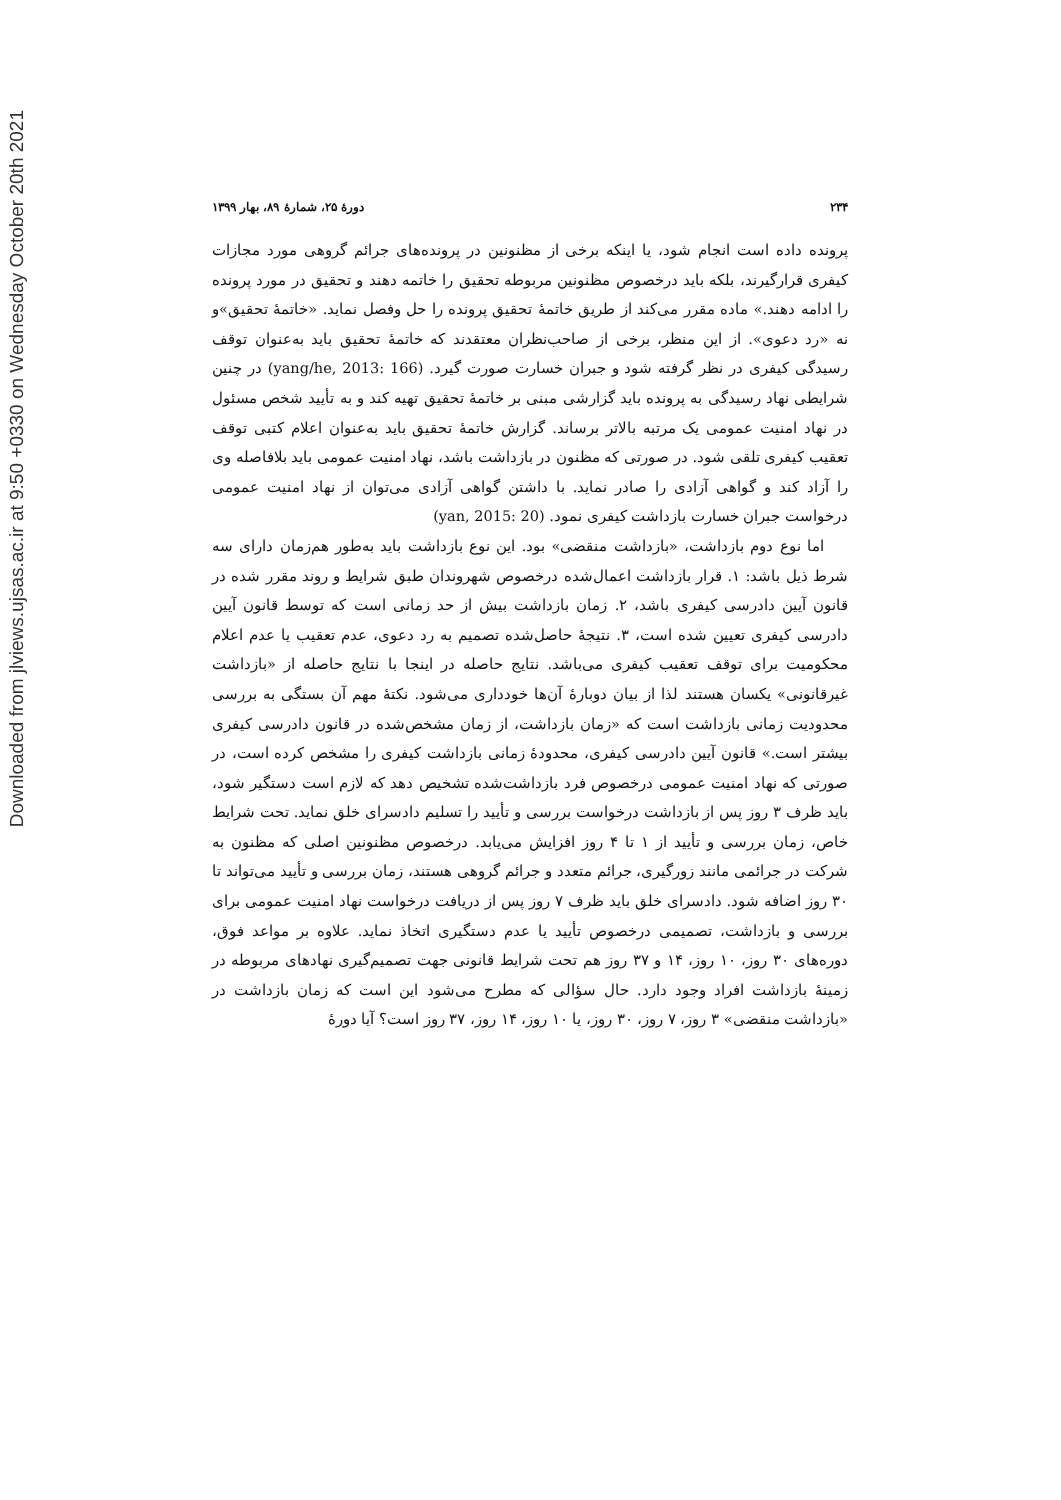Downloaded from jlviews.ujsas.ac.ir at 9:50 +0330 on Wednesday October 20th 2021
۲۳۴ دورهٔ ۲۵، شمارهٔ ۸۹، بهار ۱۳۹۹
پرونده داده است انجام شود، یا اینکه برخی از مظنونین در پرونده‌های جرائم گروهی مورد مجازات کیفری قرارگیرند، بلکه باید درخصوص مظنونین مربوطه تحقیق را خاتمه دهند و تحقیق در مورد پرونده را ادامه دهند.» ماده مقرر می‌کند از طریق خاتمهٔ تحقیق پرونده را حل وفصل نماید. «خاتمهٔ تحقیق»و نه «رد دعوی». از این منظر، برخی از صاحب‌نظران معتقدند که خاتمهٔ تحقیق باید به‌عنوان توقف رسیدگی کیفری در نظر گرفته شود و جبران خسارت صورت گیرد. (yang/he, 2013: 166) در چنین شرایطی نهاد رسیدگی به پرونده باید گزارشی مبنی بر خاتمهٔ تحقیق تهیه کند و به تأیید شخص مسئول در نهاد امنیت عمومی یک مرتبه بالاتر برساند. گزارش خاتمهٔ تحقیق باید به‌عنوان اعلام کتبی توقف تعقیب کیفری تلقی شود. در صورتی که مظنون در بازداشت باشد، نهاد امنیت عمومی باید بلافاصله وی را آزاد کند و گواهی آزادی را صادر نماید. با داشتن گواهی آزادی می‌توان از نهاد امنیت عمومی درخواست جبران خسارت بازداشت کیفری نمود. (yan, 2015: 20)
اما نوع دوم بازداشت، «بازداشت منقضی» بود. این نوع بازداشت باید به‌طور هم‌زمان دارای سه شرط ذیل باشد: ۱. قرار بازداشت اعمال‌شده درخصوص شهروندان طبق شرایط و روند مقرر شده در قانون آیین دادرسی کیفری باشد، ۲. زمان بازداشت بیش از حد زمانی است که توسط قانون آیین دادرسی کیفری تعیین شده است، ۳. نتیجهٔ حاصل‌شده تصمیم به رد دعوی، عدم تعقیب یا عدم اعلام محکومیت برای توقف تعقیب کیفری می‌باشد. نتایج حاصله در اینجا با نتایج حاصله از «بازداشت غیرقانونی» یکسان هستند لذا از بیان دوبارهٔ آن‌ها خودداری می‌شود. نکتهٔ مهم آن بستگی به بررسی محدودیت زمانی بازداشت است که «زمان بازداشت، از زمان مشخص‌شده در قانون دادرسی کیفری بیشتر است.» قانون آیین دادرسی کیفری، محدودهٔ زمانی بازداشت کیفری را مشخص کرده است، در صورتی که نهاد امنیت عمومی درخصوص فرد بازداشت‌شده تشخیص دهد که لازم است دستگیر شود، باید ظرف ۳ روز پس از بازداشت درخواست بررسی و تأیید را تسلیم دادسرای خلق نماید. تحت شرایط خاص، زمان بررسی و تأیید از ۱ تا ۴ روز افزایش می‌یابد. درخصوص مظنونین اصلی که مظنون به شرکت در جرائمی مانند زورگیری، جرائم متعدد و جرائم گروهی هستند، زمان بررسی و تأیید می‌تواند تا ۳۰ روز اضافه شود. دادسرای خلق باید ظرف ۷ روز پس از دریافت درخواست نهاد امنیت عمومی برای بررسی و بازداشت، تصمیمی درخصوص تأیید یا عدم دستگیری اتخاذ نماید. علاوه بر مواعد فوق، دوره‌های ۳۰ روز، ۱۰ روز، ۱۴ و ۳۷ روز هم تحت شرایط قانونی جهت تصمیم‌گیری نهادهای مربوطه در زمینهٔ بازداشت افراد وجود دارد. حال سؤالی که مطرح می‌شود این است که زمان بازداشت در «بازداشت منقضی» ۳ روز، ۷ روز، ۳۰ روز، یا ۱۰ روز، ۱۴ روز، ۳۷ روز است؟ آیا دورهٔ